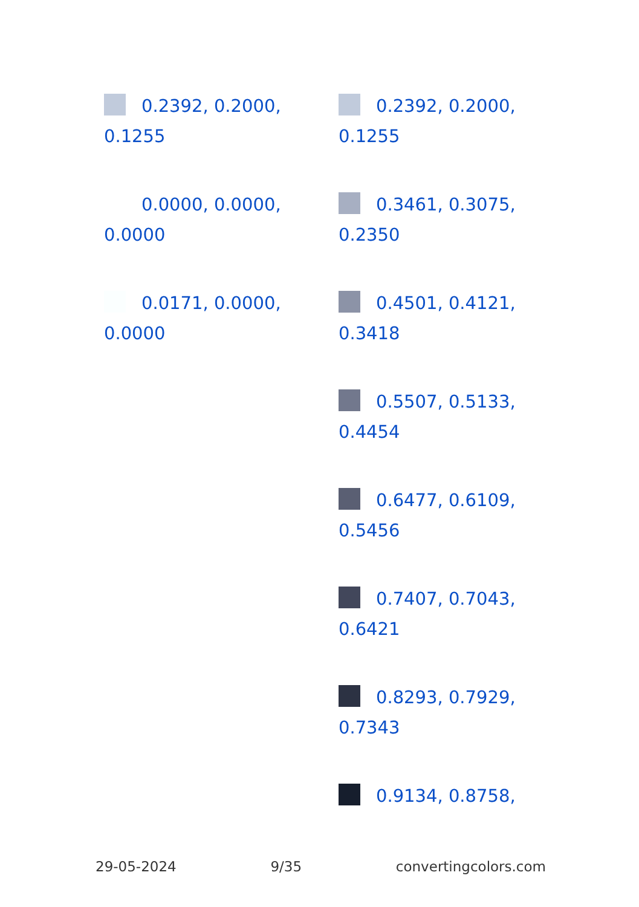0.2392, 0.2000, 0.1255
0.0000, 0.0000, 0.0000
0.0171, 0.0000, 0.0000
0.2392, 0.2000, 0.1255
0.3461, 0.3075, 0.2350
0.4501, 0.4121, 0.3418
0.5507, 0.5133, 0.4454
0.6477, 0.6109, 0.5456
0.7407, 0.7043, 0.6421
0.8293, 0.7929, 0.7343
0.9134, 0.8758,
29-05-2024 9/35 convertingcolors.com